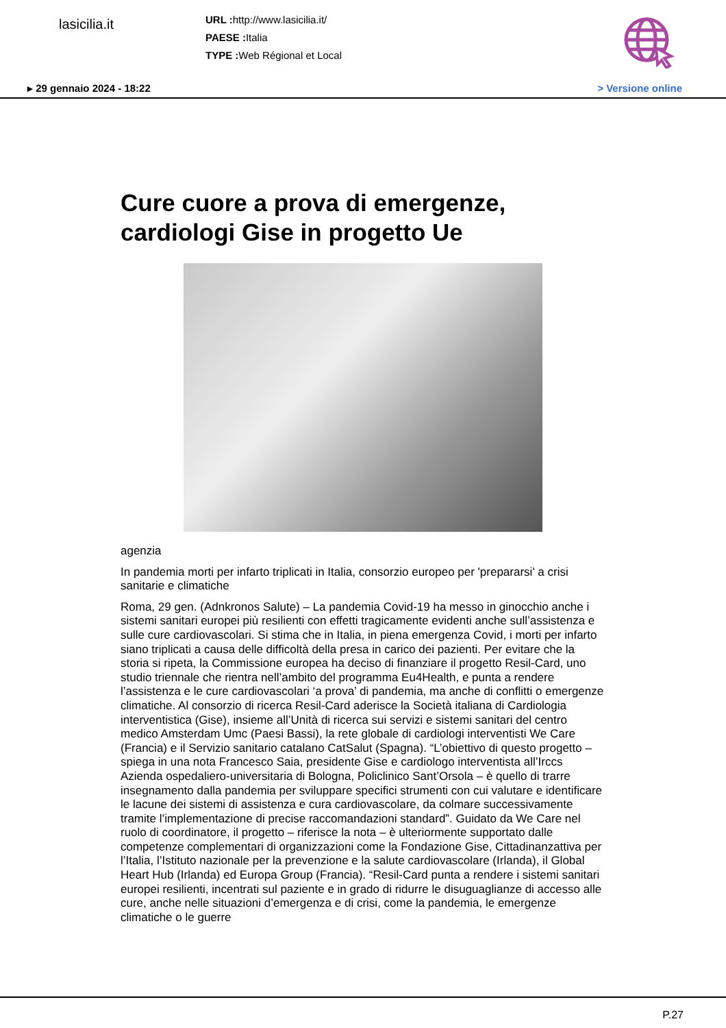lasicilia.it
URL : http://www.lasicilia.it/
PAESE : Italia
TYPE : Web Régional et Local
▸ 29 gennaio 2024 - 18:22 > Versione online
Cure cuore a prova di emergenze, cardiologi Gise in progetto Ue
agenzia
In pandemia morti per infarto triplicati in Italia, consorzio europeo per 'prepararsi' a crisi sanitarie e climatiche
Roma, 29 gen. (Adnkronos Salute) – La pandemia Covid-19 ha messo in ginocchio anche i sistemi sanitari europei più resilienti con effetti tragicamente evidenti anche sull’assistenza e sulle cure cardiovascolari. Si stima che in Italia, in piena emergenza Covid, i morti per infarto siano triplicati a causa delle difficoltà della presa in carico dei pazienti. Per evitare che la storia si ripeta, la Commissione europea ha deciso di finanziare il progetto Resil-Card, uno studio triennale che rientra nell’ambito del programma Eu4Health, e punta a rendere l’assistenza e le cure cardiovascolari ‘a prova’ di pandemia, ma anche di conflitti o emergenze climatiche. Al consorzio di ricerca Resil-Card aderisce la Società italiana di Cardiologia interventistica (Gise), insieme all’Unità di ricerca sui servizi e sistemi sanitari del centro medico Amsterdam Umc (Paesi Bassi), la rete globale di cardiologi interventisti We Care (Francia) e il Servizio sanitario catalano CatSalut (Spagna). “L’obiettivo di questo progetto – spiega in una nota Francesco Saia, presidente Gise e cardiologo interventista all’Irccs Azienda ospedaliero-universitaria di Bologna, Policlinico Sant’Orsola – è quello di trarre insegnamento dalla pandemia per sviluppare specifici strumenti con cui valutare e identificare le lacune dei sistemi di assistenza e cura cardiovascolare, da colmare successivamente tramite l’implementazione di precise raccomandazioni standard”. Guidato da We Care nel ruolo di coordinatore, il progetto – riferisce la nota – è ulteriormente supportato dalle competenze complementari di organizzazioni come la Fondazione Gise, Cittadinanzattiva per l’Italia, l’Istituto nazionale per la prevenzione e la salute cardiovascolare (Irlanda), il Global Heart Hub (Irlanda) ed Europa Group (Francia). “Resil-Card punta a rendere i sistemi sanitari europei resilienti, incentrati sul paziente e in grado di ridurre le disuguaglianze di accesso alle cure, anche nelle situazioni d’emergenza e di crisi, come la pandemia, le emergenze climatiche o le guerre
P.27